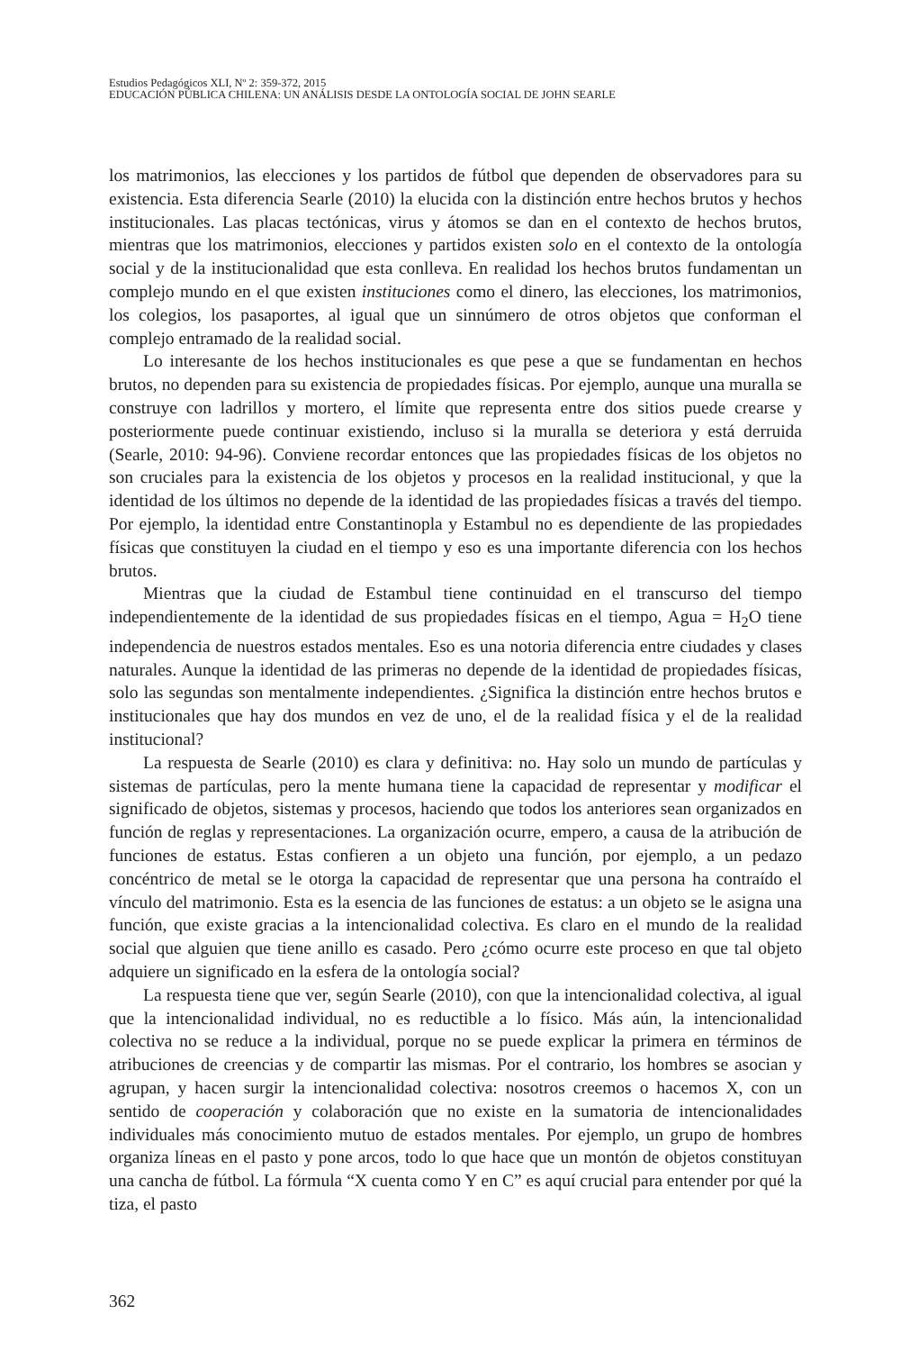Estudios Pedagógicos XLI, Nº 2: 359-372, 2015
EDUCACIÓN PÚBLICA CHILENA: UN ANÁLISIS DESDE LA ONTOLOGÍA SOCIAL DE JOHN SEARLE
los matrimonios, las elecciones y los partidos de fútbol que dependen de observadores para su existencia. Esta diferencia Searle (2010) la elucida con la distinción entre hechos brutos y hechos institucionales. Las placas tectónicas, virus y átomos se dan en el contexto de hechos brutos, mientras que los matrimonios, elecciones y partidos existen solo en el contexto de la ontología social y de la institucionalidad que esta conlleva. En realidad los hechos brutos fundamentan un complejo mundo en el que existen instituciones como el dinero, las elecciones, los matrimonios, los colegios, los pasaportes, al igual que un sinnúmero de otros objetos que conforman el complejo entramado de la realidad social.
Lo interesante de los hechos institucionales es que pese a que se fundamentan en hechos brutos, no dependen para su existencia de propiedades físicas. Por ejemplo, aunque una muralla se construye con ladrillos y mortero, el límite que representa entre dos sitios puede crearse y posteriormente puede continuar existiendo, incluso si la muralla se deteriora y está derruida (Searle, 2010: 94-96). Conviene recordar entonces que las propiedades físicas de los objetos no son cruciales para la existencia de los objetos y procesos en la realidad institucional, y que la identidad de los últimos no depende de la identidad de las propiedades físicas a través del tiempo. Por ejemplo, la identidad entre Constantinopla y Estambul no es dependiente de las propiedades físicas que constituyen la ciudad en el tiempo y eso es una importante diferencia con los hechos brutos.
Mientras que la ciudad de Estambul tiene continuidad en el transcurso del tiempo independientemente de la identidad de sus propiedades físicas en el tiempo, Agua = H<sub>2</sub>O tiene independencia de nuestros estados mentales. Eso es una notoria diferencia entre ciudades y clases naturales. Aunque la identidad de las primeras no depende de la identidad de propiedades físicas, solo las segundas son mentalmente independientes. ¿Significa la distinción entre hechos brutos e institucionales que hay dos mundos en vez de uno, el de la realidad física y el de la realidad institucional?
La respuesta de Searle (2010) es clara y definitiva: no. Hay solo un mundo de partículas y sistemas de partículas, pero la mente humana tiene la capacidad de representar y modificar el significado de objetos, sistemas y procesos, haciendo que todos los anteriores sean organizados en función de reglas y representaciones. La organización ocurre, empero, a causa de la atribución de funciones de estatus. Estas confieren a un objeto una función, por ejemplo, a un pedazo concéntrico de metal se le otorga la capacidad de representar que una persona ha contraído el vínculo del matrimonio. Esta es la esencia de las funciones de estatus: a un objeto se le asigna una función, que existe gracias a la intencionalidad colectiva. Es claro en el mundo de la realidad social que alguien que tiene anillo es casado. Pero ¿cómo ocurre este proceso en que tal objeto adquiere un significado en la esfera de la ontología social?
La respuesta tiene que ver, según Searle (2010), con que la intencionalidad colectiva, al igual que la intencionalidad individual, no es reductible a lo físico. Más aún, la intencionalidad colectiva no se reduce a la individual, porque no se puede explicar la primera en términos de atribuciones de creencias y de compartir las mismas. Por el contrario, los hombres se asocian y agrupan, y hacen surgir la intencionalidad colectiva: nosotros creemos o hacemos X, con un sentido de cooperación y colaboración que no existe en la sumatoria de intencionalidades individuales más conocimiento mutuo de estados mentales. Por ejemplo, un grupo de hombres organiza líneas en el pasto y pone arcos, todo lo que hace que un montón de objetos constituyan una cancha de fútbol. La fórmula “X cuenta como Y en C” es aquí crucial para entender por qué la tiza, el pasto
362